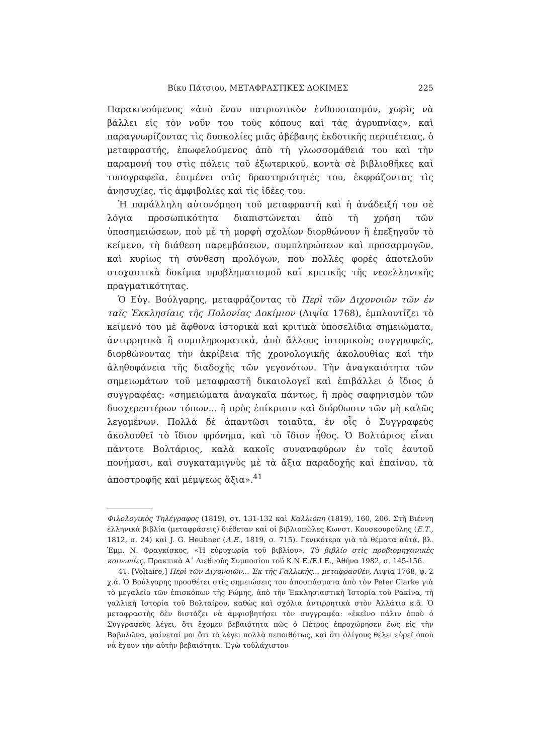Βίκυ Πάτσιου, ΜΕΤΑΦΡΑΣΤΙΚΕΣ ΔΟΚΙΜΕΣ 225
Παρακινούμενος «ἀπὸ ἕναν πατριωτικὸν ἐνθουσιασμόν, χωρὶς νὰ βάλλει εἰς τὸν νοῦν του τοὺς κόπους καὶ τὰς ἀγρυπνίας», καὶ παραγνωρίζοντας τὶς δυσκολίες μιᾶς ἀβέβαιης ἐκδοτικῆς περιπέτειας, ὁ μεταφραστής, ἐπωφελούμενος ἀπὸ τὴ γλωσσομάθειά του καὶ τὴν παραμονή του στὶς πόλεις τοῦ ἐξωτερικοῦ, κοντὰ σὲ βιβλιοθῆκες καὶ τυπογραφεῖα, ἐπιμένει στὶς δραστηριότητές του, ἐκφράζοντας τὶς ἀνησυχίες, τὶς ἀμφιβολίες καὶ τὶς ἰδέες του.
Ἡ παράλληλη αὐτονόμηση τοῦ μεταφραστῆ καὶ ἡ ἀνάδειξή του σὲ λόγια προσωπικότητα διαπιστώνεται ἀπὸ τὴ χρήση τῶν ὑποσημειώσεων, ποὺ μὲ τὴ μορφὴ σχολίων διορθώνουν ἢ ἐπεξηγοῦν τὸ κείμενο, τὴ διάθεση παρεμβάσεων, συμπληρώσεων καὶ προσαρμογῶν, καὶ κυρίως τὴ σύνθεση προλόγων, ποὺ πολλὲς φορὲς ἀποτελοῦν στοχαστικὰ δοκίμια προβληματισμοῦ καὶ κριτικῆς τῆς νεοελληνικῆς πραγματικότητας.
Ὁ Εὐγ. Βούλγαρης, μεταφράζοντας τὸ Περὶ τῶν Διχονοιῶν τῶν ἐν ταῖς Ἐκκλησίαις τῆς Πολονίας Δοκίμιον (Λιψία 1768), ἐμπλουτίζει τὸ κείμενό του μὲ ἄφθονα ἱστορικὰ καὶ κριτικὰ ὑποσελίδια σημειώματα, ἀντιρρητικὰ ἢ συμπληρωματικά, ἀπὸ ἄλλους ἱστορικοὺς συγγραφεῖς, διορθώνοντας τὴν ἀκρίβεια τῆς χρονολογικῆς ἀκολουθίας καὶ τὴν ἀληθοφάνεια τῆς διαδοχῆς τῶν γεγονότων. Τὴν ἀναγκαιότητα τῶν σημειωμάτων τοῦ μεταφραστῆ δικαιολογεῖ καὶ ἐπιβάλλει ὁ ἴδιος ὁ συγγραφέας: «σημειώματα ἀναγκαῖα πάντως, ἢ πρὸς σαφηνισμὸν τῶν δυσχερεστέρων τόπων... ἢ πρὸς ἐπίκρισιν καὶ διόρθωσιν τῶν μὴ καλῶς λεγομένων. Πολλὰ δὲ ἀπαντῶσι τοιαῦτα, ἐν οἷς ὁ Συγγραφεὺς ἀκολουθεῖ τὸ ἴδιον φρόνημα, καὶ τὸ ἴδιον ἦθος. Ὁ Βολτάριος εἶναι πάντοτε Βολτάριος, καλὰ κακοῖς συναναφύρων ἐν τοῖς ἑαυτοῦ πονήμασι, καὶ συγκαταμιγνὺς μὲ τὰ ἄξια παραδοχῆς καὶ ἐπαίνου, τὰ ἀποστροφῆς καὶ μέμψεως ἄξια».<sup>41</sup>
Φιλολογικὸς Τηλέγραφος (1819), στ. 131-132 καὶ Καλλιόπη (1819), 160, 206. Στὴ Βιέννη ἑλληνικὰ βιβλία (μεταφράσεις) διέθεταν καὶ οἱ βιβλιοπῶλες Κωνστ. Κουσκουρούλης (Ε.Τ., 1812, σ. 24) καὶ J. G. Heubner (Λ.Ε., 1819, σ. 715). Γενικότερα γιὰ τὰ θέματα αὐτά, βλ. Ἐμμ. Ν. Φραγκίσκος, «Ἡ εὐρυχωρία τοῦ βιβλίου», Τὸ βιβλίο στὶς προβιομηχανικὲς κοινωνίες, Πρακτικὰ Α΄ Διεθνοῦς Συμποσίου τοῦ Κ.Ν.Ε./Ε.Ι.Ε., Ἀθήνα 1982, σ. 145-156.
41. [Voltaire,] Περὶ τῶν Διχονοιῶν... Ἐκ τῆς Γαλλικῆς... μεταφρασθέν, Λιψία 1768, φ. 2 χ.ά. Ὁ Βούλγαρης προσθέτει στὶς σημειώσεις του ἀποσπάσματα ἀπὸ τὸν Peter Clarke γιὰ τὸ μεγαλεῖο τῶν ἐπισκόπων τῆς Ρώμης, ἀπὸ τὴν Ἐκκλησιαστικὴ Ἱστορία τοῦ Ρακίνα, τὴ γαλλικὴ Ἱστορία τοῦ Βολταίρου, καθὼς καὶ σχόλια ἀντιρρητικὰ στὸν Ἀλλάτιο κ.ἄ. Ὁ μεταφραστὴς δὲν διστάζει νὰ ἀμφισβητήσει τὸν συγγραφέα: «ἐκεῖνο πάλιν ὁποὺ ὁ Συγγραφεὺς λέγει, ὅτι ἔχομεν βεβαιότητα πῶς ὁ Πέτρος ἐπροχώρησεν ἕως εἰς τὴν Βαβυλῶνα, φαίνεταί μοι ὅτι τὸ λέγει πολλὰ πεποιθότως, καὶ ὅτι ὀλίγους θέλει εὑρεῖ ὁποὺ νὰ ἔχουν τὴν αὐτὴν βεβαιότητα. Ἐγὼ τοὐλάχιστον